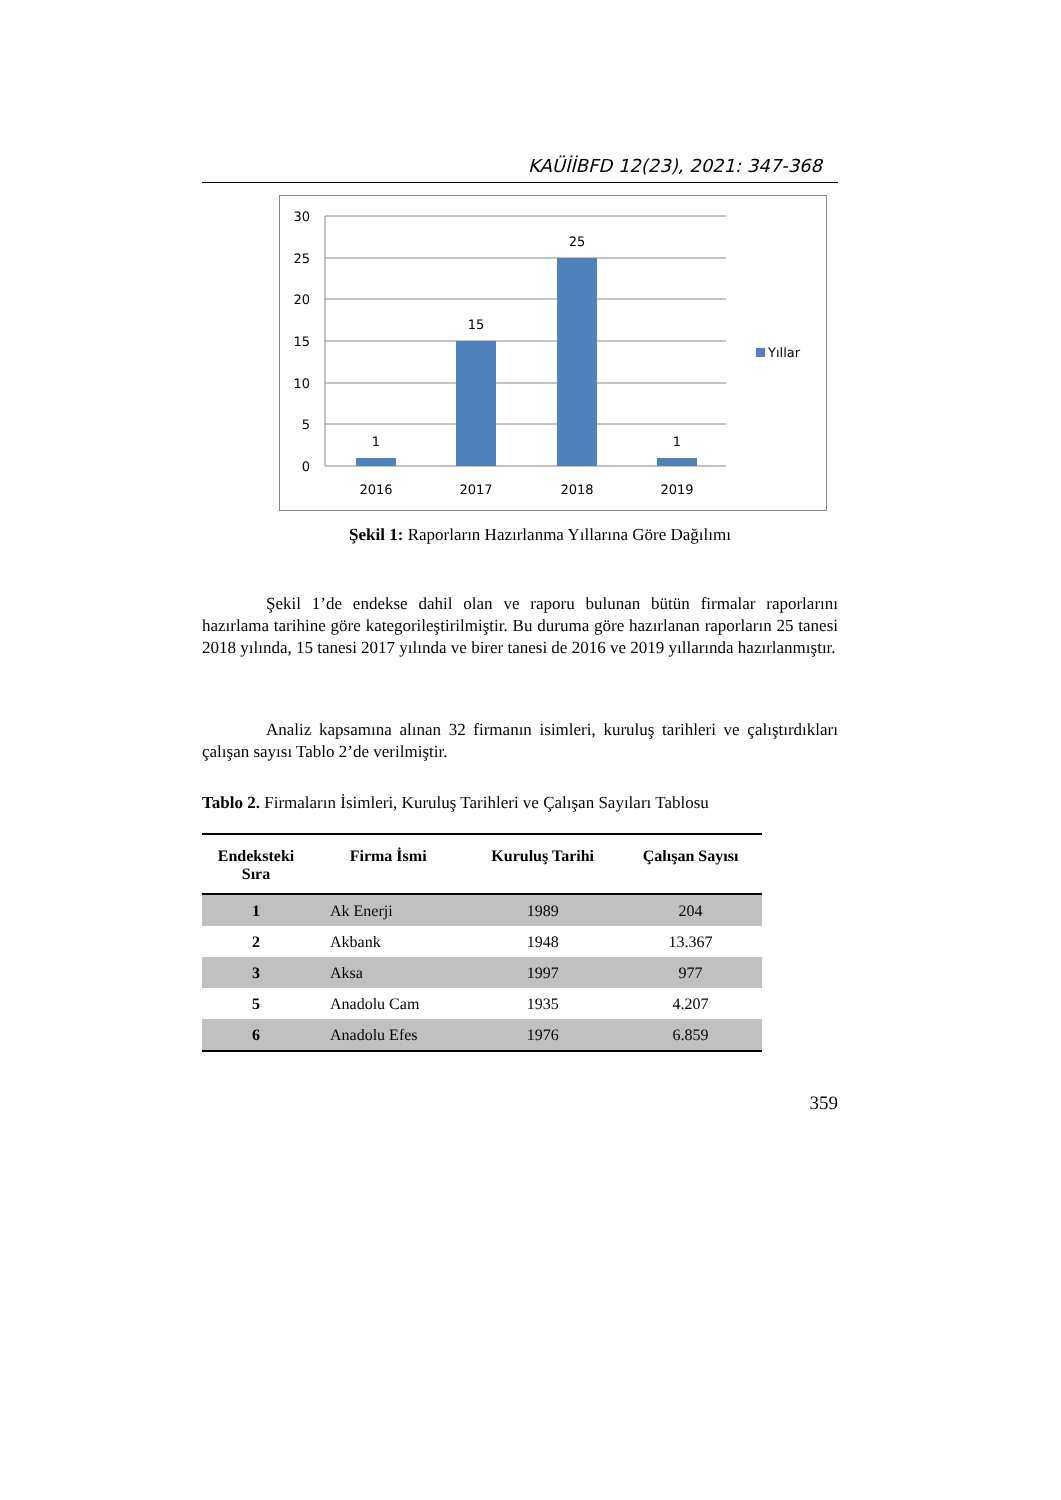KAÜİİBFD 12(23), 2021: 347-368
30
25
20
15
10
5
0
1
15
25
1
2016
2017
2018
2019
Yıllar
Şekil 1: Raporların Hazırlanma Yıllarına Göre Dağılımı
Şekil 1’de endekse dahil olan ve raporu bulunan bütün firmalar raporlarını hazırlama tarihine göre kategorileştirilmiştir. Bu duruma göre hazırlanan raporların 25 tanesi 2018 yılında, 15 tanesi 2017 yılında ve birer tanesi de 2016 ve 2019 yıllarında hazırlanmıştır.
Analiz kapsamına alınan 32 firmanın isimleri, kuruluş tarihleri ve çalıştırdıkları çalışan sayısı Tablo 2’de verilmiştir.
Tablo 2. Firmaların İsimleri, Kuruluş Tarihleri ve Çalışan Sayıları Tablosu
| Endeksteki Sıra | Firma İsmi | Kuruluş Tarihi | Çalışan Sayısı |
| --- | --- | --- | --- |
| 1 | Ak Enerji | 1989 | 204 |
| 2 | Akbank | 1948 | 13.367 |
| 3 | Aksa | 1997 | 977 |
| 5 | Anadolu Cam | 1935 | 4.207 |
| 6 | Anadolu Efes | 1976 | 6.859 |
359